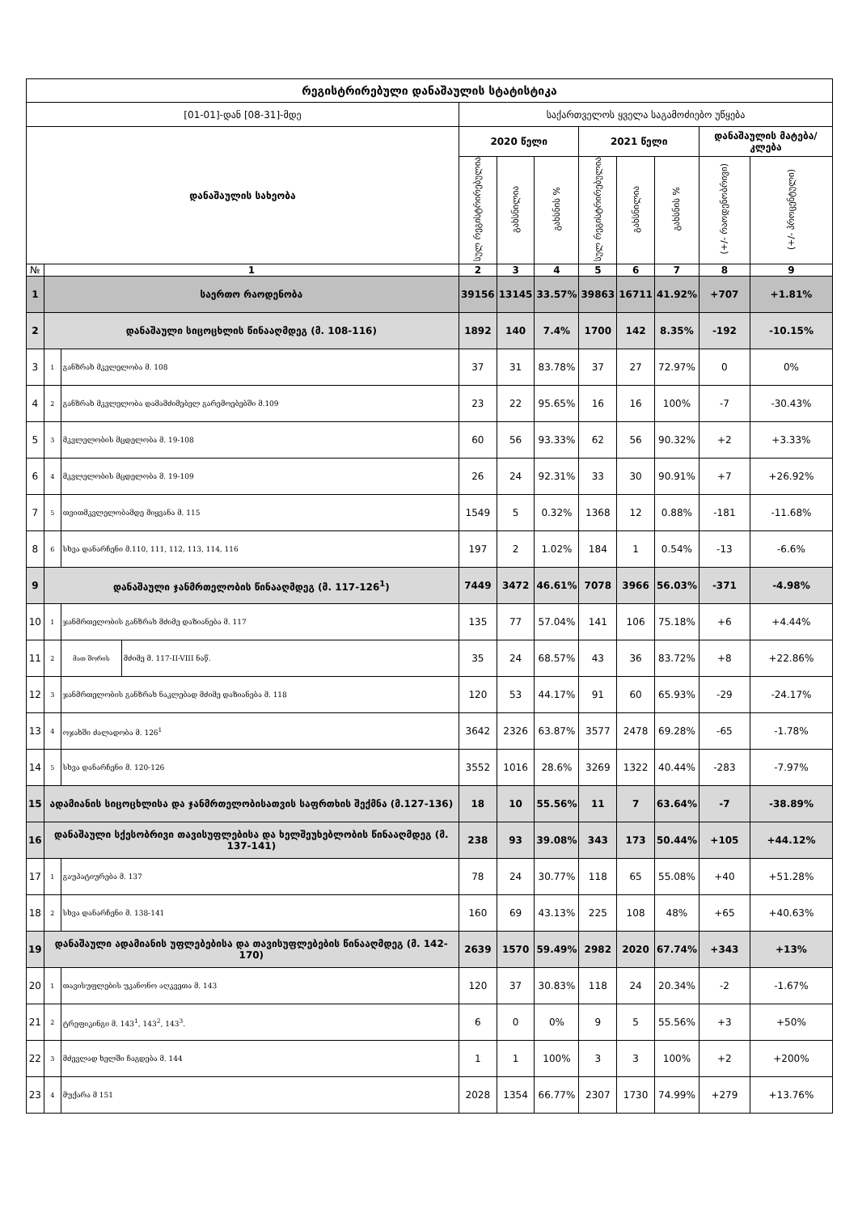| რეგისტრირებული დანაშაულის სტატისტიკა | | | | | | | | | | | |
| --- | --- | --- | --- | --- | --- | --- | --- | --- | --- | --- | --- |
| [01-01]-დან [08-31]-მდე | | | | საქართველოს ყველა საგამოძიებო უწყება | | | | | | | |
| დანაშაულის სახეობა | | | | 2020 წელი | | | 2021 წელი | | | დანაშაულის მატება/კლება | |
| | | | | სულ რეგისტრირებულია | გახსნილია | გახსნის % | სულ რეგისტრირებულია | გახსნილია | გახსნის % | (+/- რაოდენობრივი) | (+/- პროცენტული) |
| № | 1 | | | 2 | 3 | 4 | 5 | 6 | 7 | 8 | 9 |
| 1 | საერთო რაოდენობა | | | 39156 | 13145 | 33.57% | 39863 | 16711 | 41.92% | +707 | +1.81% |
| 2 | დანაშაული სიცოცხლის წინააღმდეგ (მ. 108-116) | | | 1892 | 140 | 7.4% | 1700 | 142 | 8.35% | -192 | -10.15% |
| 3 | 1 | განზრახ მკვლელობა მ. 108 | | 37 | 31 | 83.78% | 37 | 27 | 72.97% | 0 | 0% |
| 4 | 2 | განზრახ მკვლელობა დამამძიმებელ გარემოებებში მ.109 | | 23 | 22 | 95.65% | 16 | 16 | 100% | -7 | -30.43% |
| 5 | 3 | მკვლელობის მცდელობა მ. 19-108 | | 60 | 56 | 93.33% | 62 | 56 | 90.32% | +2 | +3.33% |
| 6 | 4 | მკვლელობის მცდელობა მ. 19-109 | | 26 | 24 | 92.31% | 33 | 30 | 90.91% | +7 | +26.92% |
| 7 | 5 | თვითმკვლელობამდე მიყვანა მ. 115 | | 1549 | 5 | 0.32% | 1368 | 12 | 0.88% | -181 | -11.68% |
| 8 | 6 | სხვა დანარჩენი მ.110, 111, 112, 113, 114, 116 | | 197 | 2 | 1.02% | 184 | 1 | 0.54% | -13 | -6.6% |
| 9 | დანაშაული ჯანმრთელობის წინააღმდეგ (მ. 117-126<sup>1</sup>) | | | 7449 | 3472 | 46.61% | 7078 | 3966 | 56.03% | -371 | -4.98% |
| 10 | 1 | ჯანმრთელობის განზრახ მძიმე დაზიანება მ. 117 | | 135 | 77 | 57.04% | 141 | 106 | 75.18% | +6 | +4.44% |
| 11 | 2 | მათ შორის | მძიმე მ. 117-II-VIII ნაწ. | 35 | 24 | 68.57% | 43 | 36 | 83.72% | +8 | +22.86% |
| 12 | 3 | ჯანმრთელობის განზრახ ნაკლებად მძიმე დაზიანება მ. 118 | | 120 | 53 | 44.17% | 91 | 60 | 65.93% | -29 | -24.17% |
| 13 | 4 | ოჯახში ძალადობა მ. 126<sup>1</sup> | | 3642 | 2326 | 63.87% | 3577 | 2478 | 69.28% | -65 | -1.78% |
| 14 | 5 | სხვა დანარჩენი მ. 120-126 | | 3552 | 1016 | 28.6% | 3269 | 1322 | 40.44% | -283 | -7.97% |
| 15 | ადამიანის სიცოცხლისა და ჯანმრთელობისათვის საფრთხის შექმნა (მ.127-136) | | | 18 | 10 | 55.56% | 11 | 7 | 63.64% | -7 | -38.89% |
| 16 | დანაშაული სქესობრივი თავისუფლებისა და ხელშეუხებლობის წინააღმდეგ (მ. 137-141) | | | 238 | 93 | 39.08% | 343 | 173 | 50.44% | +105 | +44.12% |
| 17 | 1 | გაუპატიურება მ. 137 | | 78 | 24 | 30.77% | 118 | 65 | 55.08% | +40 | +51.28% |
| 18 | 2 | სხვა დანარჩენი მ. 138-141 | | 160 | 69 | 43.13% | 225 | 108 | 48% | +65 | +40.63% |
| 19 | დანაშაული ადამიანის უფლებებისა და თავისუფლებების წინააღმდეგ (მ. 142-170) | | | 2639 | 1570 | 59.49% | 2982 | 2020 | 67.74% | +343 | +13% |
| 20 | 1 | თავისუფლების უკანონო აღკვეთა მ. 143 | | 120 | 37 | 30.83% | 118 | 24 | 20.34% | -2 | -1.67% |
| 21 | 2 | ტრეფიკინგი მ. 143<sup>1</sup>, 143<sup>2</sup>, 143<sup>3</sup>. | | 6 | 0 | 0% | 9 | 5 | 55.56% | +3 | +50% |
| 22 | 3 | მძევლად ხელში ჩაგდება მ. 144 | | 1 | 1 | 100% | 3 | 3 | 100% | +2 | +200% |
| 23 | 4 | მუქარა მ 151 | | 2028 | 1354 | 66.77% | 2307 | 1730 | 74.99% | +279 | +13.76% |